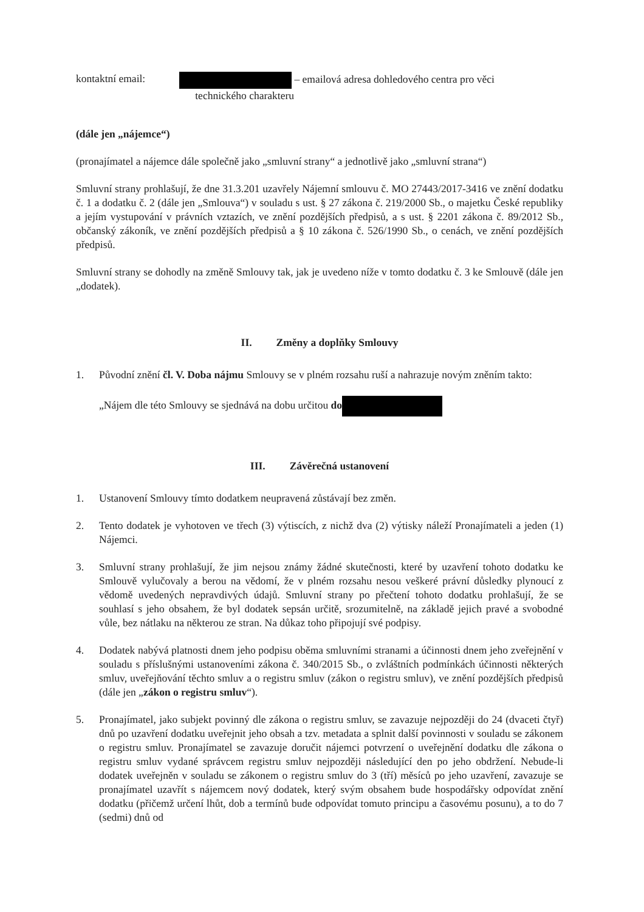kontaktní email: – emailová adresa dohledového centra pro věci
technického charakteru
(dále jen „nájemce“)
(pronajímatel a nájemce dále společně jako „smluvní strany“ a jednotlivě jako „smluvní strana“)
Smluvní strany prohlašují, že dne 31.3.201 uzavřely Nájemní smlouvu č. MO 27443/2017-3416 ve znění dodatku č. 1 a dodatku č. 2 (dále jen „Smlouva“) v souladu s ust. § 27 zákona č. 219/2000 Sb., o majetku České republiky a jejím vystupování v právních vztazích, ve znění pozdějších předpisů, a s ust. § 2201 zákona č. 89/2012 Sb., občanský zákoník, ve znění pozdějších předpisů a § 10 zákona č. 526/1990 Sb., o cenách, ve znění pozdějších předpisů.
Smluvní strany se dohodly na změně Smlouvy tak, jak je uvedeno níže v tomto dodatku č. 3 ke Smlouvě (dále jen „dodatek).
II. Změny a doplňky Smlouvy
1. Původní znění čl. V. Doba nájmu Smlouvy se v plném rozsahu ruší a nahrazuje novým zněním takto:
„Nájem dle této Smlouvy se sjednává na dobu určitou do
III. Závěrečná ustanovení
1. Ustanovení Smlouvy tímto dodatkem neupravená zůstávají bez změn.
2. Tento dodatek je vyhotoven ve třech (3) výtiscích, z nichž dva (2) výtisky náleží Pronajímateli a jeden (1) Nájemci.
3. Smluvní strany prohlašují, že jim nejsou známy žádné skutečnosti, které by uzavření tohoto dodatku ke Smlouvě vylučovaly a berou na vědomí, že v plném rozsahu nesou veškeré právní důsledky plynoucí z vědomě uvedených nepravdivých údajů. Smluvní strany po přečtení tohoto dodatku prohlašují, že se souhlasí s jeho obsahem, že byl dodatek sepsán určitě, srozumitelně, na základě jejich pravé a svobodné vůle, bez nátlaku na některou ze stran. Na důkaz toho připojují své podpisy.
4. Dodatek nabývá platnosti dnem jeho podpisu oběma smluvními stranami a účinnosti dnem jeho zveřejnění v souladu s příslušnými ustanoveními zákona č. 340/2015 Sb., o zvláštních podmínkách účinnosti některých smluv, uveřejňování těchto smluv a o registru smluv (zákon o registru smluv), ve znění pozdějších předpisů (dále jen „zákon o registru smluv“).
5. Pronajímatel, jako subjekt povinný dle zákona o registru smluv, se zavazuje nejpozději do 24 (dvaceti čtyř) dnů po uzavření dodatku uveřejnit jeho obsah a tzv. metadata a splnit další povinnosti v souladu se zákonem o registru smluv. Pronajímatel se zavazuje doručit nájemci potvrzení o uveřejnění dodatku dle zákona o registru smluv vydané správcem registru smluv nejpozději následující den po jeho obdržení. Nebude-li dodatek uveřejněn v souladu se zákonem o registru smluv do 3 (tří) měsíců po jeho uzavření, zavazuje se pronajímatel uzavřít s nájemcem nový dodatek, který svým obsahem bude hospodářsky odpovídat znění dodatku (přičemž určení lhůt, dob a termínů bude odpovídat tomuto principu a časovému posunu), a to do 7 (sedmi) dnů od